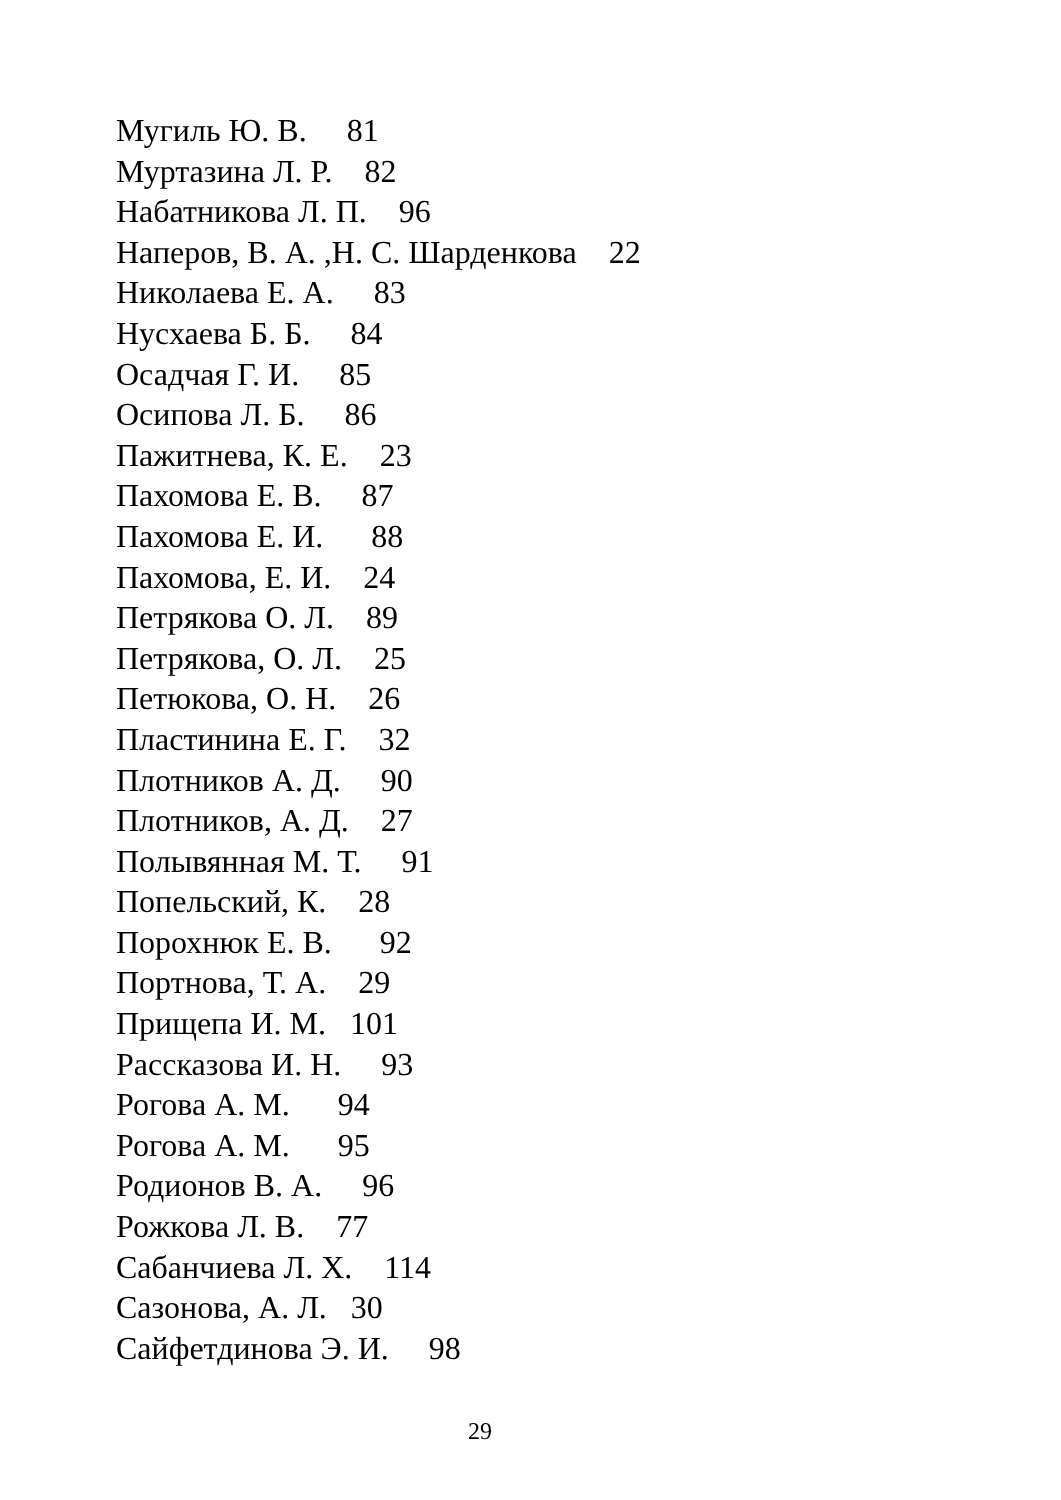Мугиль Ю. В. 81 Муртазина Л. Р. 82 Набатникова Л. П. 96 Наперов, В. А. ,Н. С. Шарденкова 22 Николаева Е. А. 83 Нусхаева Б. Б. 84 Осадчая Г. И. 85 Осипова Л. Б. 86 Пажитнева, К. Е. 23 Пахомова Е. В. 87 Пахомова Е. И. 88 Пахомова, Е. И. 24 Петрякова О. Л. 89 Петрякова, О. Л. 25 Петюкова, О. Н. 26 Пластинина Е. Г. 32 Плотников А. Д. 90 Плотников, А. Д. 27 Полывянная М. Т. 91 Попельский, К. 28 Порохнюк Е. В. 92 Портнова, Т. А. 29 Прищепа И. М. 101 Рассказова И. Н. 93 Рогова А. М. 94 Рогова А. М. 95 Родионов В. А. 96 Рожкова Л. В. 77 Сабанчиева Л. Х. 114 Сазонова, А. Л. 30 Сайфетдинова Э. И. 98
29